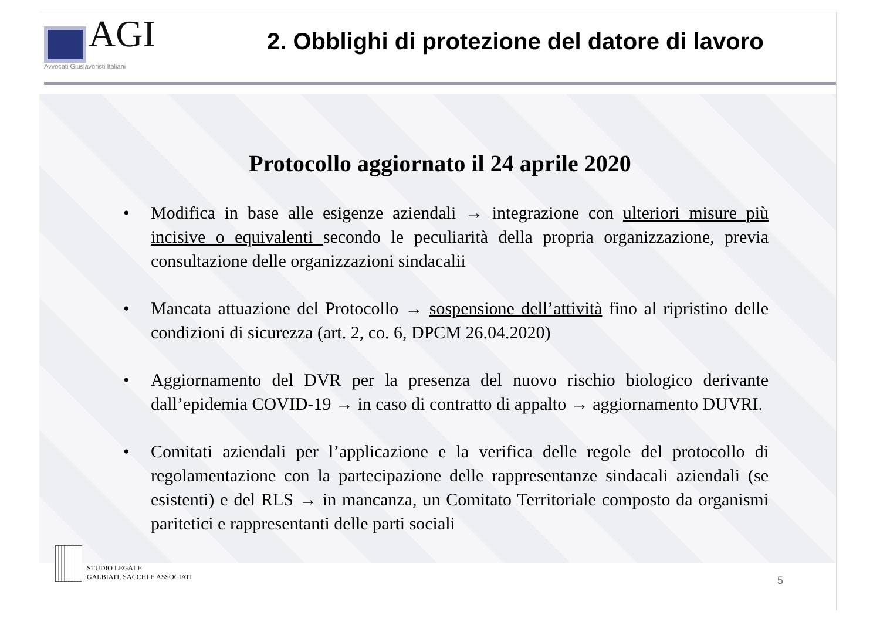AGI
Avvocati Giuslavoristi Italiani
2. Obblighi di protezione del datore di lavoro
Protocollo aggiornato il 24 aprile 2020
• Modifica in base alle esigenze aziendali → integrazione con ulteriori misure più incisive o equivalenti secondo le peculiarità della propria organizzazione, previa consultazione delle organizzazioni sindacalii
• Mancata attuazione del Protocollo → sospensione dell’attività fino al ripristino delle condizioni di sicurezza (art. 2, co. 6, DPCM 26.04.2020)
• Aggiornamento del DVR per la presenza del nuovo rischio biologico derivante dall’epidemia COVID-19 → in caso di contratto di appalto → aggiornamento DUVRI.
• Comitati aziendali per l’applicazione e la verifica delle regole del protocollo di regolamentazione con la partecipazione delle rappresentanze sindacali aziendali (se esistenti) e del RLS → in mancanza, un Comitato Territoriale composto da organismi paritetici e rappresentanti delle parti sociali
STUDIO LEGALE
GALBIATI, SACCHI E ASSOCIATI
5